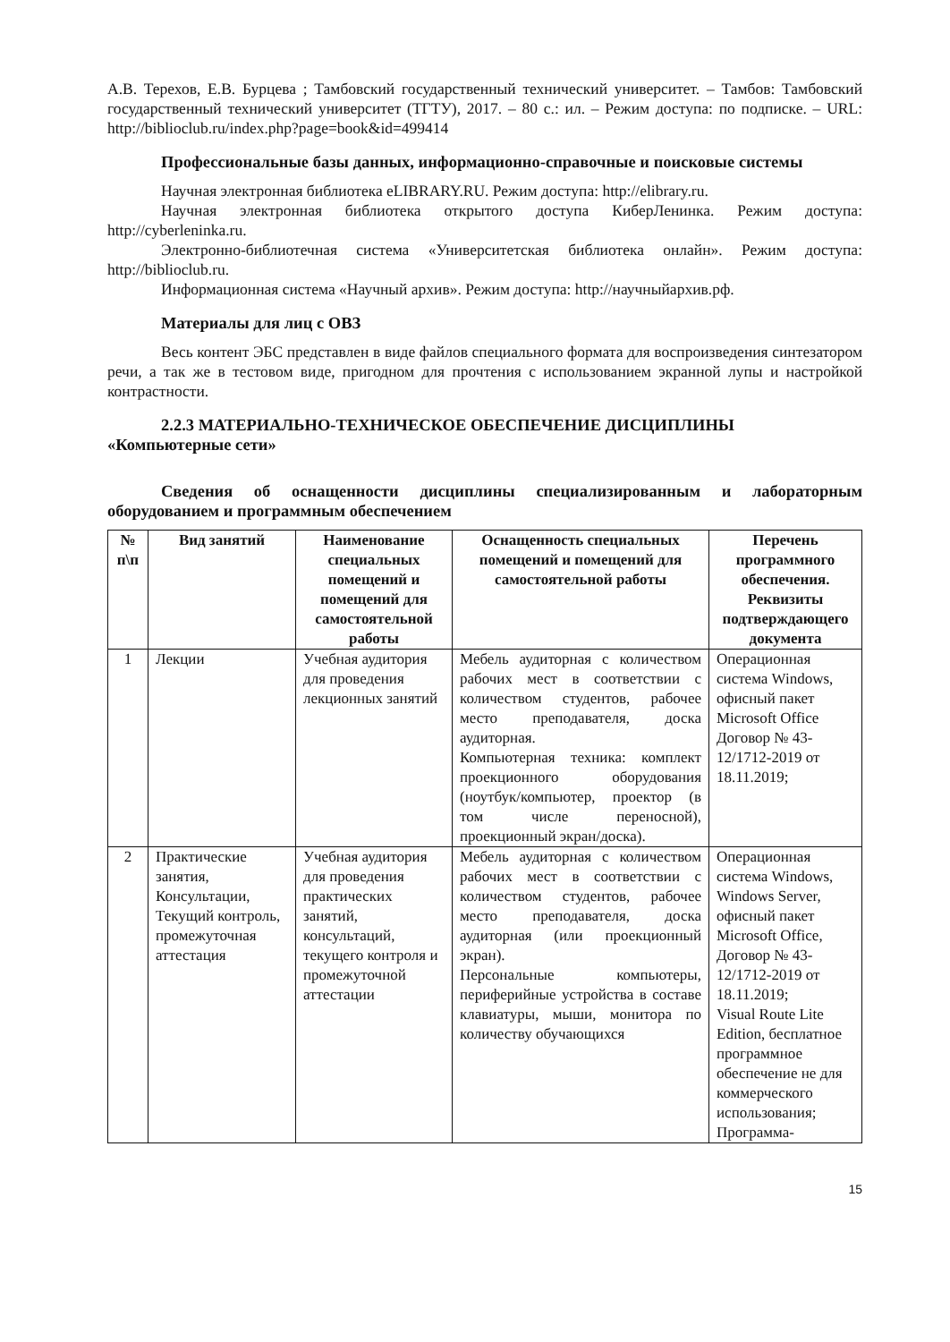А.В. Терехов, Е.В. Бурцева ; Тамбовский государственный технический университет. – Тамбов: Тамбовский государственный технический университет (ТГТУ), 2017. – 80 с.: ил. – Режим доступа: по подписке. – URL: http://biblioclub.ru/index.php?page=book&id=499414
Профессиональные базы данных, информационно-справочные и поисковые системы
Научная электронная библиотека eLIBRARY.RU. Режим доступа: http://elibrary.ru.
Научная электронная библиотека открытого доступа КиберЛенинка. Режим доступа: http://cyberleninka.ru.
Электронно-библиотечная система «Университетская библиотека онлайн». Режим доступа: http://biblioclub.ru.
Информационная система «Научный архив». Режим доступа: http://научныйархив.рф.
Материалы для лиц с ОВЗ
Весь контент ЭБС представлен в виде файлов специального формата для воспроизведения синтезатором речи, а так же в тестовом виде, пригодном для прочтения с использованием экранной лупы и настройкой контрастности.
2.2.3 МАТЕРИАЛЬНО-ТЕХНИЧЕСКОЕ ОБЕСПЕЧЕНИЕ ДИСЦИПЛИНЫ
«Компьютерные сети»
Сведения об оснащенности дисциплины специализированным и лабораторным оборудованием и программным обеспечением
| № п\п | Вид занятий | Наименование специальных помещений и помещений для самостоятельной работы | Оснащенность специальных помещений и помещений для самостоятельной работы | Перечень программного обеспечения. Реквизиты подтверждающего документа |
| --- | --- | --- | --- | --- |
| 1 | Лекции | Учебная аудитория для проведения лекционных занятий | Мебель аудиторная с количеством рабочих мест в соответствии с количеством студентов, рабочее место преподавателя, доска аудиторная. Компьютерная техника: комплект проекционного оборудования (ноутбук/компьютер, проектор (в том числе переносной), проекционный экран/доска). | Операционная система Windows, офисный пакет Microsoft Office Договор № 43-12/1712-2019 от 18.11.2019; |
| 2 | Практические занятия, Консультации, Текущий контроль, промежуточная аттестация | Учебная аудитория для проведения практических занятий, консультаций, текущего контроля и промежуточной аттестации | Мебель аудиторная с количеством рабочих мест в соответствии с количеством студентов, рабочее место преподавателя, доска аудиторная (или проекционный экран). Персональные компьютеры, периферийные устройства в составе клавиатуры, мыши, монитора по количеству обучающихся | Операционная система Windows, Windows Server, офисный пакет Microsoft Office, Договор № 43-12/1712-2019 от 18.11.2019; Visual Route Lite Edition, бесплатное программное обеспечение не для коммерческого использования; Программа- |
15